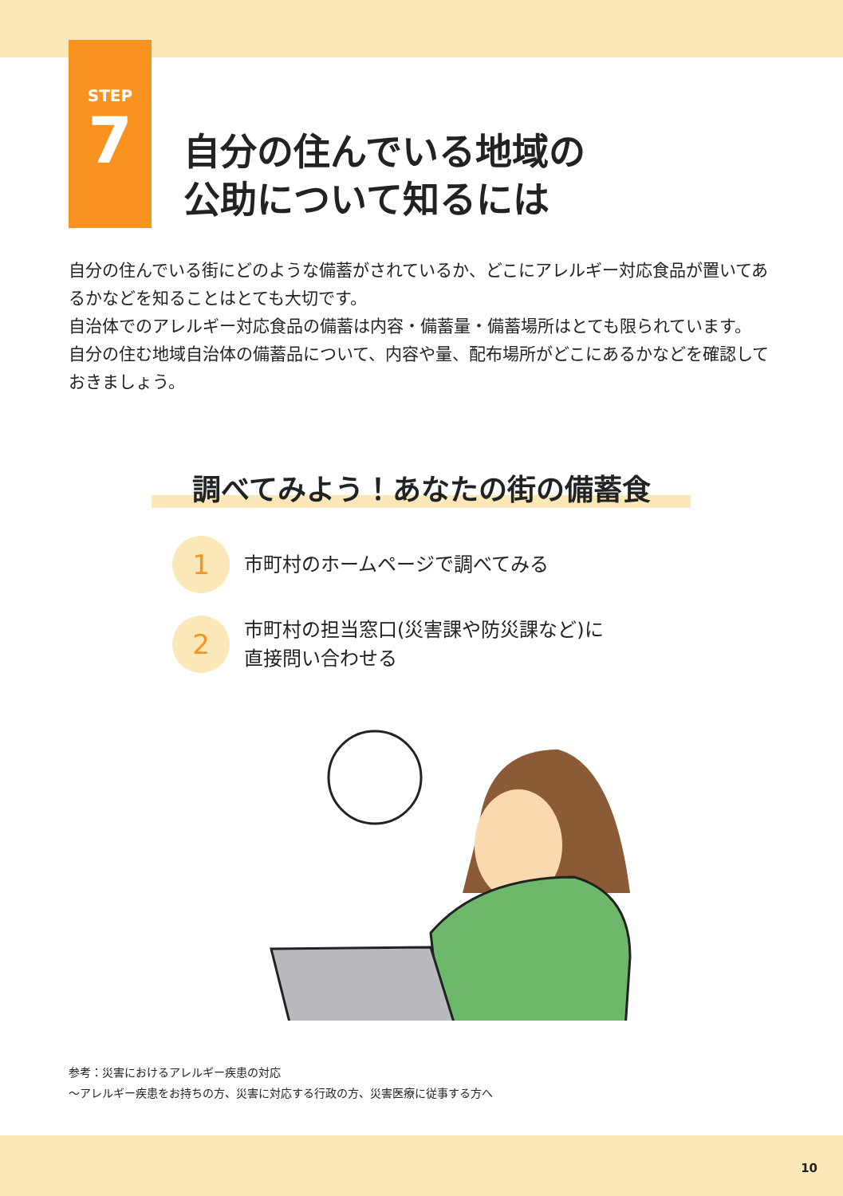STEP
7
自分の住んでいる地域の
公助について知るには
自分の住んでいる街にどのような備蓄がされているか、どこにアレルギー対応食品が置いてあるかなどを知ることはとても大切です。
自治体でのアレルギー対応食品の備蓄は内容・備蓄量・備蓄場所はとても限られています。
自分の住む地域自治体の備蓄品について、内容や量、配布場所がどこにあるかなどを確認しておきましょう。
調べてみよう！あなたの街の備蓄食
1
市町村のホームページで調べてみる
2
市町村の担当窓口(災害課や防災課など)に
直接問い合わせる
参考：災害におけるアレルギー疾患の対応
～アレルギー疾患をお持ちの方、災害に対応する行政の方、災害医療に従事する方へ
10